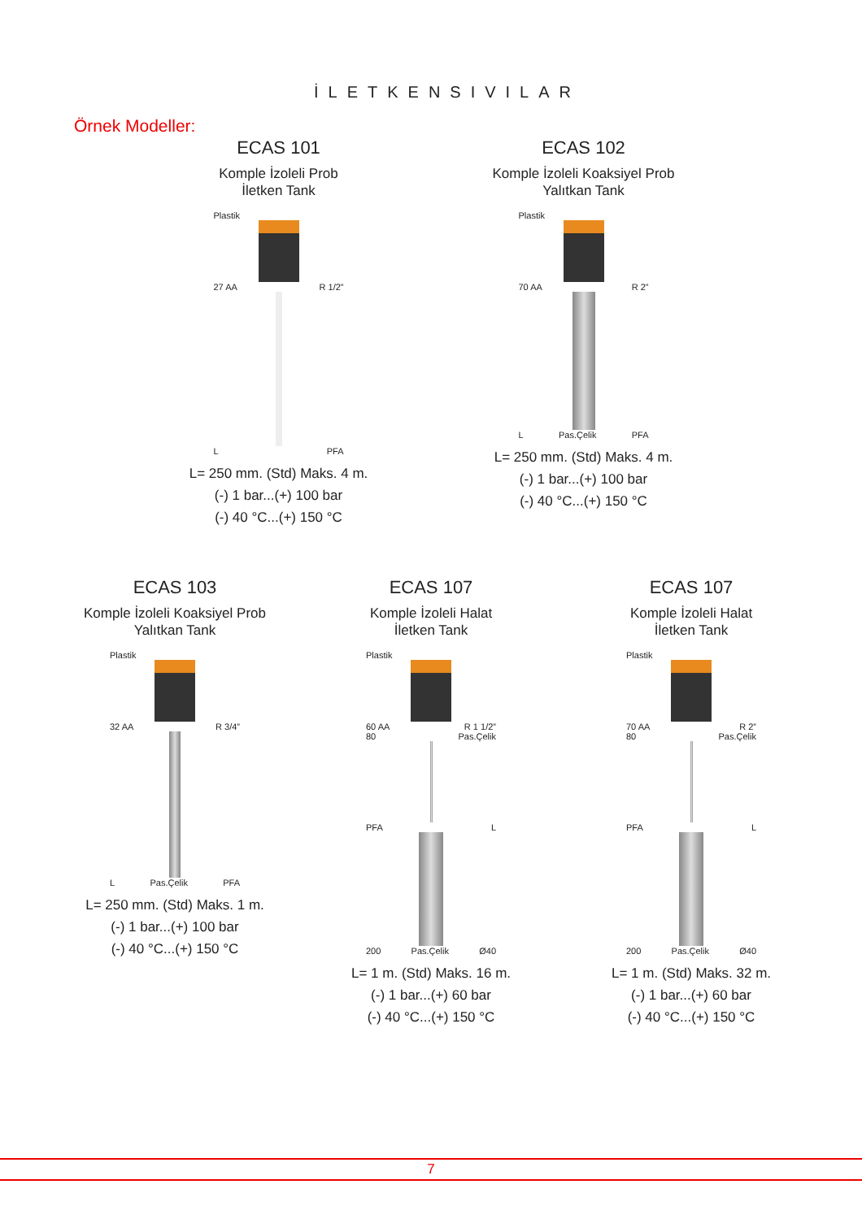İLETKENSIVILAR
Örnek Modeller:
ECAS 101
Komple İzoleli Prob
İletken Tank
Plastik
27 AA R 1/2”
L PFA
L= 250 mm. (Std) Maks. 4 m.
(-) 1 bar...(+) 100 bar
(-) 40 °C...(+) 150 °C
ECAS 102
Komple İzoleli Koaksiyel Prob
Yalıtkan Tank
Plastik
70 AA R 2”
L Pas.Çelik PFA
L= 250 mm. (Std) Maks. 4 m.
(-) 1 bar...(+) 100 bar
(-) 40 °C...(+) 150 °C
ECAS 103
Komple İzoleli Koaksiyel Prob
Yalıtkan Tank
Plastik
32 AA R 3/4”
L Pas.Çelik PFA
L= 250 mm. (Std) Maks. 1 m.
(-) 1 bar...(+) 100 bar
(-) 40 °C...(+) 150 °C
ECAS 107
Komple İzoleli Halat
İletken Tank
Plastik
60 AA R 1 1/2”
80 Pas.Çelik
PFA L
200 Pas.Çelik Ø40
L= 1 m. (Std) Maks. 16 m.
(-) 1 bar...(+) 60 bar
(-) 40 °C...(+) 150 °C
ECAS 107
Komple İzoleli Halat
İletken Tank
Plastik
70 AA R 2”
80 Pas.Çelik
PFA L
200 Pas.Çelik Ø40
L= 1 m. (Std) Maks. 32 m.
(-) 1 bar...(+) 60 bar
(-) 40 °C...(+) 150 °C
7